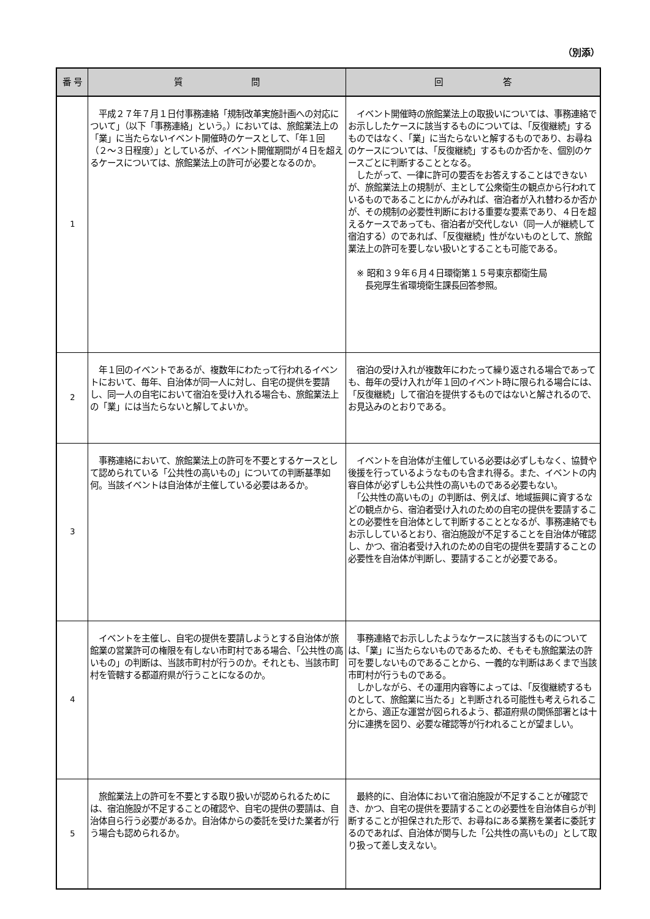（別添）
| 番 号 | 質 問 | 回 答 |
| --- | --- | --- |
| 1 | 平成２７年７月１日付事務連絡「規制改革実施計画への対応について」（以下「事務連絡」という。）においては、旅館業法上の「業」に当たらないイベント開催時のケースとして、「年１回（２〜３日程度）」としているが、イベント開催期間が４日を超えるケースについては、旅館業法上の許可が必要となるのか。 | イベント開催時の旅館業法上の取扱いについては、事務連絡でお示ししたケースに該当するものについては、「反復継続」するものではなく、「業」に当たらないと解するものであり、お尋ねのケースについては、「反復継続」するものか否かを、個別のケースごとに判断することとなる。 したがって、一律に許可の要否をお答えすることはできないが、旅館業法上の規制が、主として公衆衛生の観点から行われているものであることにかんがみれば、宿泊者が入れ替わるか否かが、その規制の必要性判断における重要な要素であり、４日を超えるケースであっても、宿泊者が交代しない（同一人が継続して宿泊する）のであれば、「反復継続」性がないものとして、旅館業法上の許可を要しない扱いとすることも可能である。 ※ 昭和３９年６月４日環衛第１５号東京都衛生局 長宛厚生省環境衛生課長回答参照。 |
| 2 | 年１回のイベントであるが、複数年にわたって行われるイベントにおいて、毎年、自治体が同一人に対し、自宅の提供を要請し、同一人の自宅において宿泊を受け入れる場合も、旅館業法上の「業」には当たらないと解してよいか。 | 宿泊の受け入れが複数年にわたって繰り返される場合であっても、毎年の受け入れが年１回のイベント時に限られる場合には、「反復継続」して宿泊を提供するものではないと解されるので、お見込みのとおりである。 |
| 3 | 事務連絡において、旅館業法上の許可を不要とするケースとして認められている「公共性の高いもの」についての判断基準如何。当該イベントは自治体が主催している必要はあるか。 | イベントを自治体が主催している必要は必ずしもなく、協賛や後援を行っているようなものも含まれ得る。また、イベントの内容自体が必ずしも公共性の高いものである必要もない。 「公共性の高いもの」の判断は、例えば、地域振興に資するなどの観点から、宿泊者受け入れのための自宅の提供を要請することの必要性を自治体として判断することとなるが、事務連絡でもお示ししているとおり、宿泊施設が不足することを自治体が確認し、かつ、宿泊者受け入れのための自宅の提供を要請することの必要性を自治体が判断し、要請することが必要である。 |
| 4 | イベントを主催し、自宅の提供を要請しようとする自治体が旅館業の営業許可の権限を有しない市町村である場合、「公共性の高いもの」の判断は、当該市町村が行うのか。それとも、当該市町村を管轄する都道府県が行うことになるのか。 | 事務連絡でお示ししたようなケースに該当するものについては、「業」に当たらないものであるため、そもそも旅館業法の許可を要しないものであることから、一義的な判断はあくまで当該市町村が行うものである。 しかしながら、その運用内容等によっては、「反復継続するものとして、旅館業に当たる」と判断される可能性も考えられることから、適正な運営が図られるよう、都道府県の関係部署とは十分に連携を図り、必要な確認等が行われることが望ましい。 |
| 5 | 旅館業法上の許可を不要とする取り扱いが認められるためには、宿泊施設が不足することの確認や、自宅の提供の要請は、自治体自ら行う必要があるか。自治体からの委託を受けた業者が行う場合も認められるか。 | 最終的に、自治体において宿泊施設が不足することが確認でき、かつ、自宅の提供を要請することの必要性を自治体自らが判断することが担保された形で、お尋ねにある業務を業者に委託するのであれば、自治体が関与した「公共性の高いもの」として取り扱って差し支えない。 |